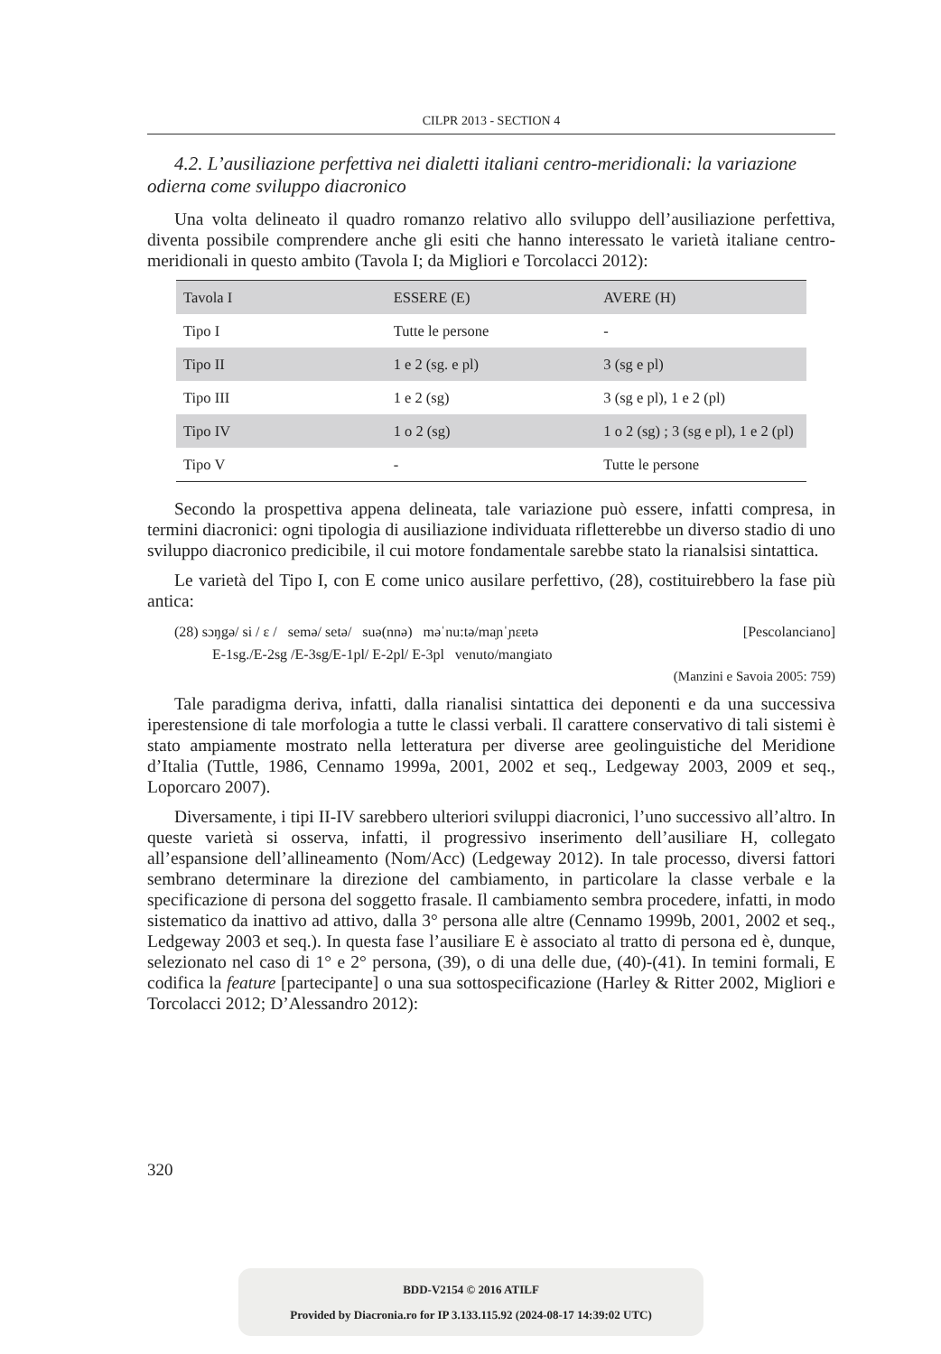CILPR 2013 - SECTION 4
4.2. L’ausiliazione perfettiva nei dialetti italiani centro-meridionali: la variazione odierna come sviluppo diacronico
Una volta delineato il quadro romanzo relativo allo sviluppo dell’ausiliazione perfettiva, diventa possibile comprendere anche gli esiti che hanno interessato le varietà italiane centro-meridionali in questo ambito (Tavola I; da Migliori e Torcolacci 2012):
| Tavola I | ESSERE (E) | AVERE (H) |
| --- | --- | --- |
| Tipo I | Tutte le persone | - |
| Tipo II | 1 e 2 (sg. e pl) | 3 (sg e pl) |
| Tipo III | 1 e 2 (sg) | 3 (sg e pl), 1 e 2 (pl) |
| Tipo IV | 1 o 2 (sg) | 1 o 2 (sg) ; 3 (sg e pl), 1 e 2 (pl) |
| Tipo V | - | Tutte le persone |
Secondo la prospettiva appena delineata, tale variazione può essere, infatti compresa, in termini diacronici: ogni tipologia di ausiliazione individuata rifletterebbe un diverso stadio di uno sviluppo diacronico predicibile, il cui motore fondamentale sarebbe stato la rianalsisi sintattica.
Le varietà del Tipo I, con E come unico ausilare perfettivo, (28), costituirebbero la fase più antica:
(28) sɔŋgə/ si / ɛ / semə/ setə/ suə(nnə) məˈnu:tə/maɲˈɲɛɐtə [Pescolanciano]
E-1sg./E-2sg /E-3sg/E-1pl/ E-2pl/ E-3pl venuto/mangiato
(Manzini e Savoia 2005: 759)
Tale paradigma deriva, infatti, dalla rianalisi sintattica dei deponenti e da una successiva iperestensione di tale morfologia a tutte le classi verbali. Il carattere conservativo di tali sistemi è stato ampiamente mostrato nella letteratura per diverse aree geolinguistiche del Meridione d’Italia (Tuttle, 1986, Cennamo 1999a, 2001, 2002 et seq., Ledgeway 2003, 2009 et seq., Loporcaro 2007).
Diversamente, i tipi II-IV sarebbero ulteriori sviluppi diacronici, l’uno successivo all’altro. In queste varietà si osserva, infatti, il progressivo inserimento dell’ausiliare H, collegato all’espansione dell’allineamento (Nom/Acc) (Ledgeway 2012). In tale processo, diversi fattori sembrano determinare la direzione del cambiamento, in particolare la classe verbale e la specificazione di persona del soggetto frasale. Il cambiamento sembra procedere, infatti, in modo sistematico da inattivo ad attivo, dalla 3° persona alle altre (Cennamo 1999b, 2001, 2002 et seq., Ledgeway 2003 et seq.). In questa fase l’ausiliare E è associato al tratto di persona ed è, dunque, selezionato nel caso di 1° e 2° persona, (39), o di una delle due, (40)-(41). In temini formali, E codifica la feature [partecipante] o una sua sottospecificazione (Harley & Ritter 2002, Migliori e Torcolacci 2012; D’Alessandro 2012):
320
BDD-V2154 © 2016 ATILF
Provided by Diacronia.ro for IP 3.133.115.92 (2024-08-17 14:39:02 UTC)